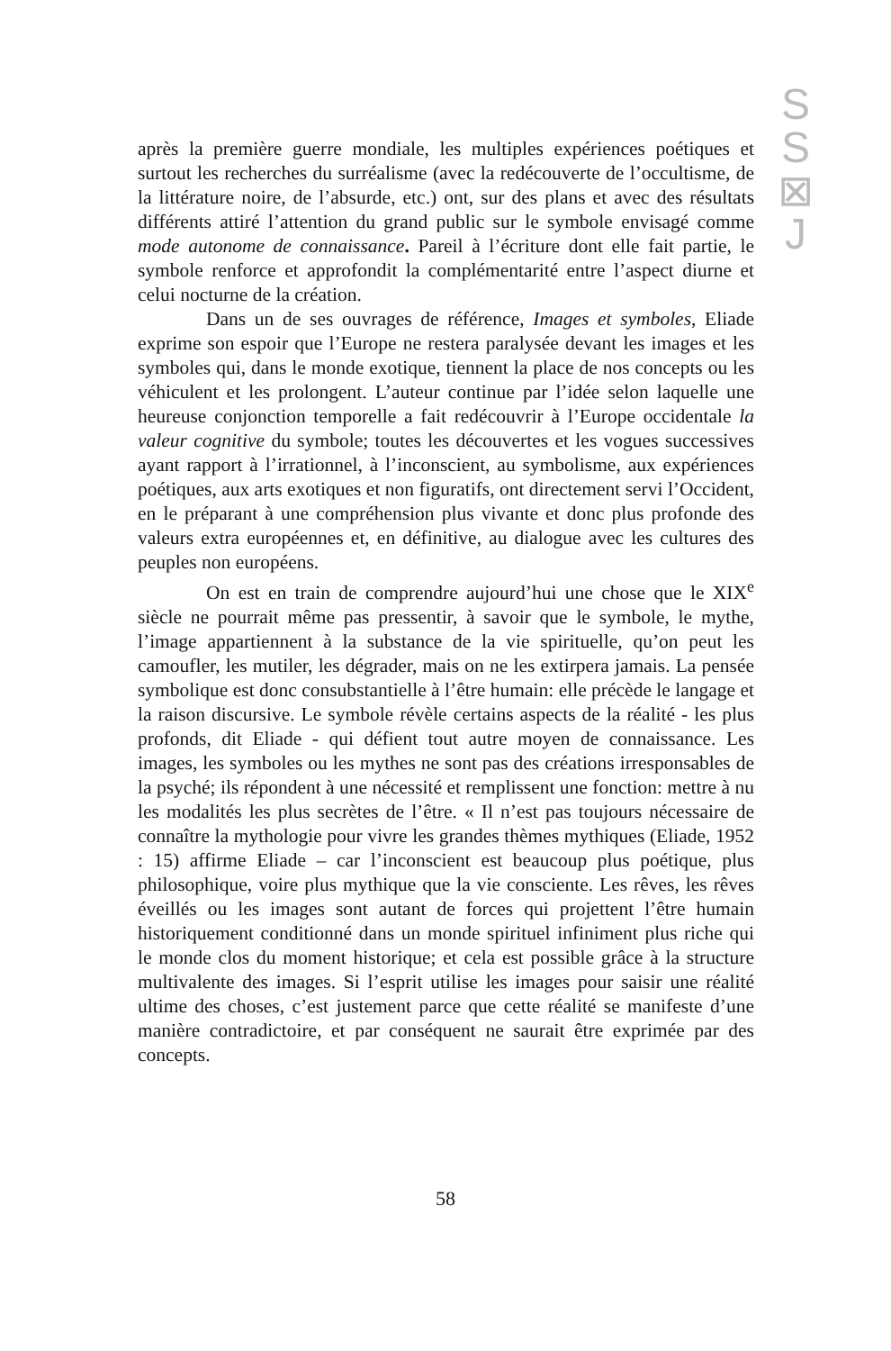S
S
⊠
J
après la première guerre mondiale, les multiples expériences poétiques et surtout les recherches du surréalisme (avec la redécouverte de l’occultisme, de la littérature noire, de l’absurde, etc.) ont, sur des plans et avec des résultats différents attiré l’attention du grand public sur le symbole envisagé comme mode autonome de connaissance. Pareil à l’écriture dont elle fait partie, le symbole renforce et approfondit la complémentarité entre l’aspect diurne et celui nocturne de la création.
Dans un de ses ouvrages de référence, Images et symboles, Eliade exprime son espoir que l’Europe ne restera paralysée devant les images et les symboles qui, dans le monde exotique, tiennent la place de nos concepts ou les véhiculent et les prolongent. L’auteur continue par l’idée selon laquelle une heureuse conjonction temporelle a fait redécouvrir à l’Europe occidentale la valeur cognitive du symbole; toutes les découvertes et les vogues successives ayant rapport à l’irrationnel, à l’inconscient, au symbolisme, aux expériences poétiques, aux arts exotiques et non figuratifs, ont directement servi l’Occident, en le préparant à une compréhension plus vivante et donc plus profonde des valeurs extra européennes et, en définitive, au dialogue avec les cultures des peuples non européens.
On est en train de comprendre aujourd’hui une chose que le XIX<sup>e</sup> siècle ne pourrait même pas pressentir, à savoir que le symbole, le mythe, l’image appartiennent à la substance de la vie spirituelle, qu’on peut les camoufler, les mutiler, les dégrader, mais on ne les extirpera jamais. La pensée symbolique est donc consubstantielle à l’être humain: elle précède le langage et la raison discursive. Le symbole révèle certains aspects de la réalité - les plus profonds, dit Eliade - qui défient tout autre moyen de connaissance. Les images, les symboles ou les mythes ne sont pas des créations irresponsables de la psyché; ils répondent à une nécessité et remplissent une fonction: mettre à nu les modalités les plus secrètes de l’être. « Il n’est pas toujours nécessaire de connaître la mythologie pour vivre les grandes thèmes mythiques (Eliade, 1952 : 15) affirme Eliade – car l’inconscient est beaucoup plus poétique, plus philosophique, voire plus mythique que la vie consciente. Les rêves, les rêves éveillés ou les images sont autant de forces qui projettent l’être humain historiquement conditionné dans un monde spirituel infiniment plus riche qui le monde clos du moment historique; et cela est possible grâce à la structure multivalente des images. Si l’esprit utilise les images pour saisir une réalité ultime des choses, c’est justement parce que cette réalité se manifeste d’une manière contradictoire, et par conséquent ne saurait être exprimée par des concepts.
58